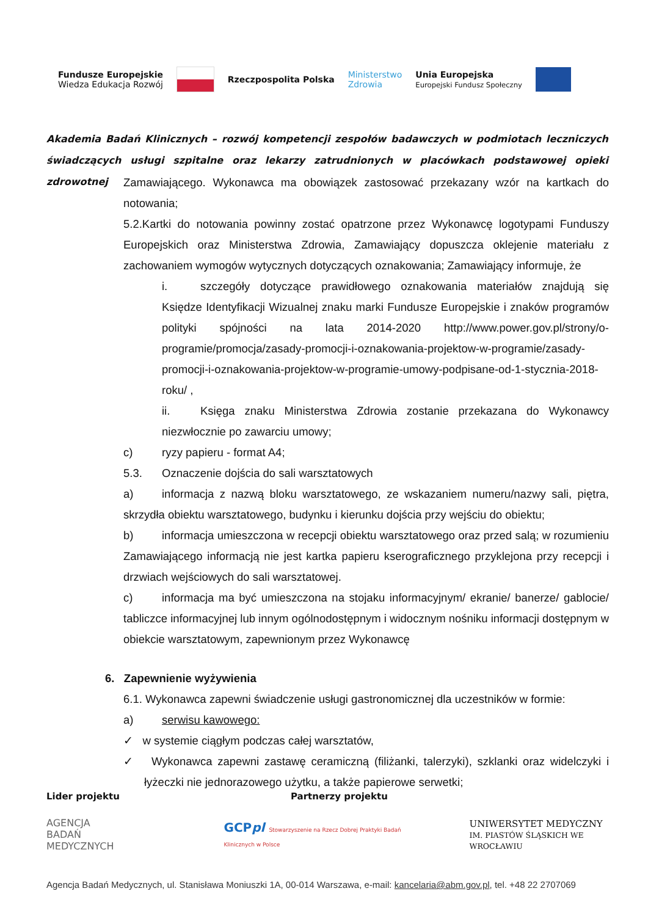Fundusze Europejskie
Wiedza Edukacja Rozwój Rzeczpospolita Polska Ministerstwo
Zdrowia Unia Europejska
Europejski Fundusz Społeczny
Akademia Badań Klinicznych – rozwój kompetencji zespołów badawczych w podmiotach leczniczych świadczących usługi szpitalne oraz lekarzy zatrudnionych w placówkach podstawowej opieki zdrowotnej
Zamawiającego. Wykonawca ma obowiązek zastosować przekazany wzór na kartkach do notowania;
5.2.Kartki do notowania powinny zostać opatrzone przez Wykonawcę logotypami Funduszy Europejskich oraz Ministerstwa Zdrowia, Zamawiający dopuszcza oklejenie materiału z zachowaniem wymogów wytycznych dotyczących oznakowania; Zamawiający informuje, że
i. szczegóły dotyczące prawidłowego oznakowania materiałów znajdują się Księdze Identyfikacji Wizualnej znaku marki Fundusze Europejskie i znaków programów polityki spójności na lata 2014-2020 http://www.power.gov.pl/strony/o-programie/promocja/zasady-promocji-i-oznakowania-projektow-w-programie/zasady-promocji-i-oznakowania-projektow-w-programie-umowy-podpisane-od-1-stycznia-2018-roku/ ,
ii. Księga znaku Ministerstwa Zdrowia zostanie przekazana do Wykonawcy niezwłocznie po zawarciu umowy;
c) ryzy papieru - format A4;
5.3. Oznaczenie dojścia do sali warsztatowych
a) informacja z nazwą bloku warsztatowego, ze wskazaniem numeru/nazwy sali, piętra, skrzydła obiektu warsztatowego, budynku i kierunku dojścia przy wejściu do obiektu;
b) informacja umieszczona w recepcji obiektu warsztatowego oraz przed salą; w rozumieniu Zamawiającego informacją nie jest kartka papieru kserograficznego przyklejona przy recepcji i drzwiach wejściowych do sali warsztatowej.
c) informacja ma być umieszczona na stojaku informacyjnym/ ekranie/ banerze/ gablocie/ tabliczce informacyjnej lub innym ogólnodostępnym i widocznym nośniku informacji dostępnym w obiekcie warsztatowym, zapewnionym przez Wykonawcę
6. Zapewnienie wyżywienia
6.1. Wykonawca zapewni świadczenie usługi gastronomicznej dla uczestników w formie:
a) serwisu kawowego:
✓ w systemie ciągłym podczas całej warsztatów,
✓ Wykonawca zapewni zastawę ceramiczną (filiżanki, talerzyki), szklanki oraz widelczyki i łyżeczki nie jednorazowego użytku, a także papierowe serwetki;
Lider projektu Partnerzy projektu
AGENCJA
BADAŃ
MEDYCZNYCH GCPpl Stowarzyszenie na Rzecz Dobrej Praktyki Badań Klinicznych w Polsce UNIWERSYTET MEDYCZNY
IM. PIASTÓW ŚLĄSKICH WE WROCŁAWIU
Agencja Badań Medycznych, ul. Stanisława Moniuszki 1A, 00-014 Warszawa, e-mail: kancelaria@abm.gov.pl, tel. +48 22 2707069